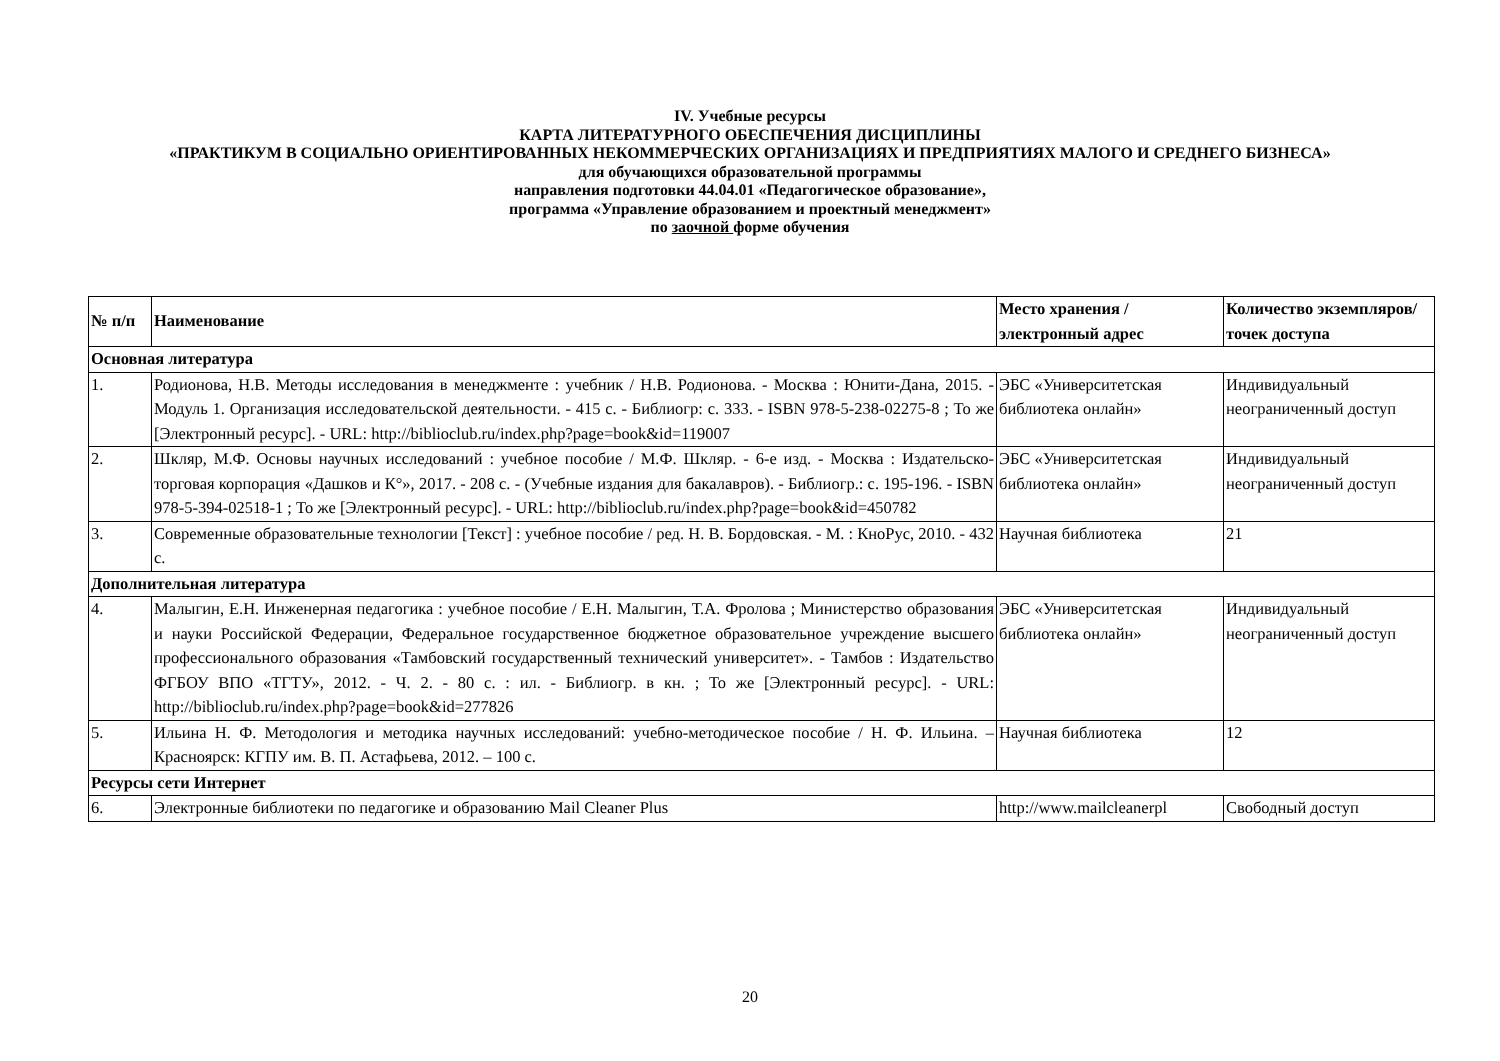IV. Учебные ресурсы
КАРТА ЛИТЕРАТУРНОГО ОБЕСПЕЧЕНИЯ ДИСЦИПЛИНЫ
«ПРАКТИКУМ В СОЦИАЛЬНО ОРИЕНТИРОВАННЫХ НЕКОММЕРЧЕСКИХ ОРГАНИЗАЦИЯХ И ПРЕДПРИЯТИЯХ МАЛОГО И СРЕДНЕГО БИЗНЕСА»
для обучающихся образовательной программы
направления подготовки 44.04.01 «Педагогическое образование»,
программа «Управление образованием и проектный менеджмент»
по заочной форме обучения
| № п/п | Наименование | Место хранения / электронный адрес | Количество экземпляров/ точек доступа |
| --- | --- | --- | --- |
| Основная литература | | | |
| 1. | Родионова, Н.В. Методы исследования в менеджменте : учебник / Н.В. Родионова. - Москва : Юнити-Дана, 2015. - Модуль 1. Организация исследовательской деятельности. - 415 с. - Библиогр: с. 333. - ISBN 978-5-238-02275-8 ; То же [Электронный ресурс]. - URL: http://biblioclub.ru/index.php?page=book&id=119007 | ЭБС «Университетская библиотека онлайн» | Индивидуальный неограниченный доступ |
| 2. | Шкляр, М.Ф. Основы научных исследований : учебное пособие / М.Ф. Шкляр. - 6-е изд. - Москва : Издательско-торговая корпорация «Дашков и К°», 2017. - 208 с. - (Учебные издания для бакалавров). - Библиогр.: с. 195-196. - ISBN 978-5-394-02518-1 ; То же [Электронный ресурс]. - URL: http://biblioclub.ru/index.php?page=book&id=450782 | ЭБС «Университетская библиотека онлайн» | Индивидуальный неограниченный доступ |
| 3. | Современные образовательные технологии [Текст] : учебное пособие / ред. Н. В. Бордовская. - М. : КноРус, 2010. - 432 с. | Научная библиотека | 21 |
| Дополнительная литература | | | |
| 4. | Малыгин, Е.Н. Инженерная педагогика : учебное пособие / Е.Н. Малыгин, Т.А. Фролова ; Министерство образования и науки Российской Федерации, Федеральное государственное бюджетное образовательное учреждение высшего профессионального образования «Тамбовский государственный технический университет». - Тамбов : Издательство ФГБОУ ВПО «ТГТУ», 2012. - Ч. 2. - 80 с. : ил. - Библиогр. в кн. ; То же [Электронный ресурс]. - URL: http://biblioclub.ru/index.php?page=book&id=277826 | ЭБС «Университетская библиотека онлайн» | Индивидуальный неограниченный доступ |
| 5. | Ильина Н. Ф. Методология и методика научных исследований: учебно-методическое пособие / Н. Ф. Ильина. – Красноярск: КГПУ им. В. П. Астафьева, 2012. – 100 с. | Научная библиотека | 12 |
| Ресурсы сети Интернет | | | |
| 6. | Электронные библиотеки по педагогике и образованию Mail Cleaner Plus | http://www.mailcleanerpl | Свободный доступ |
20